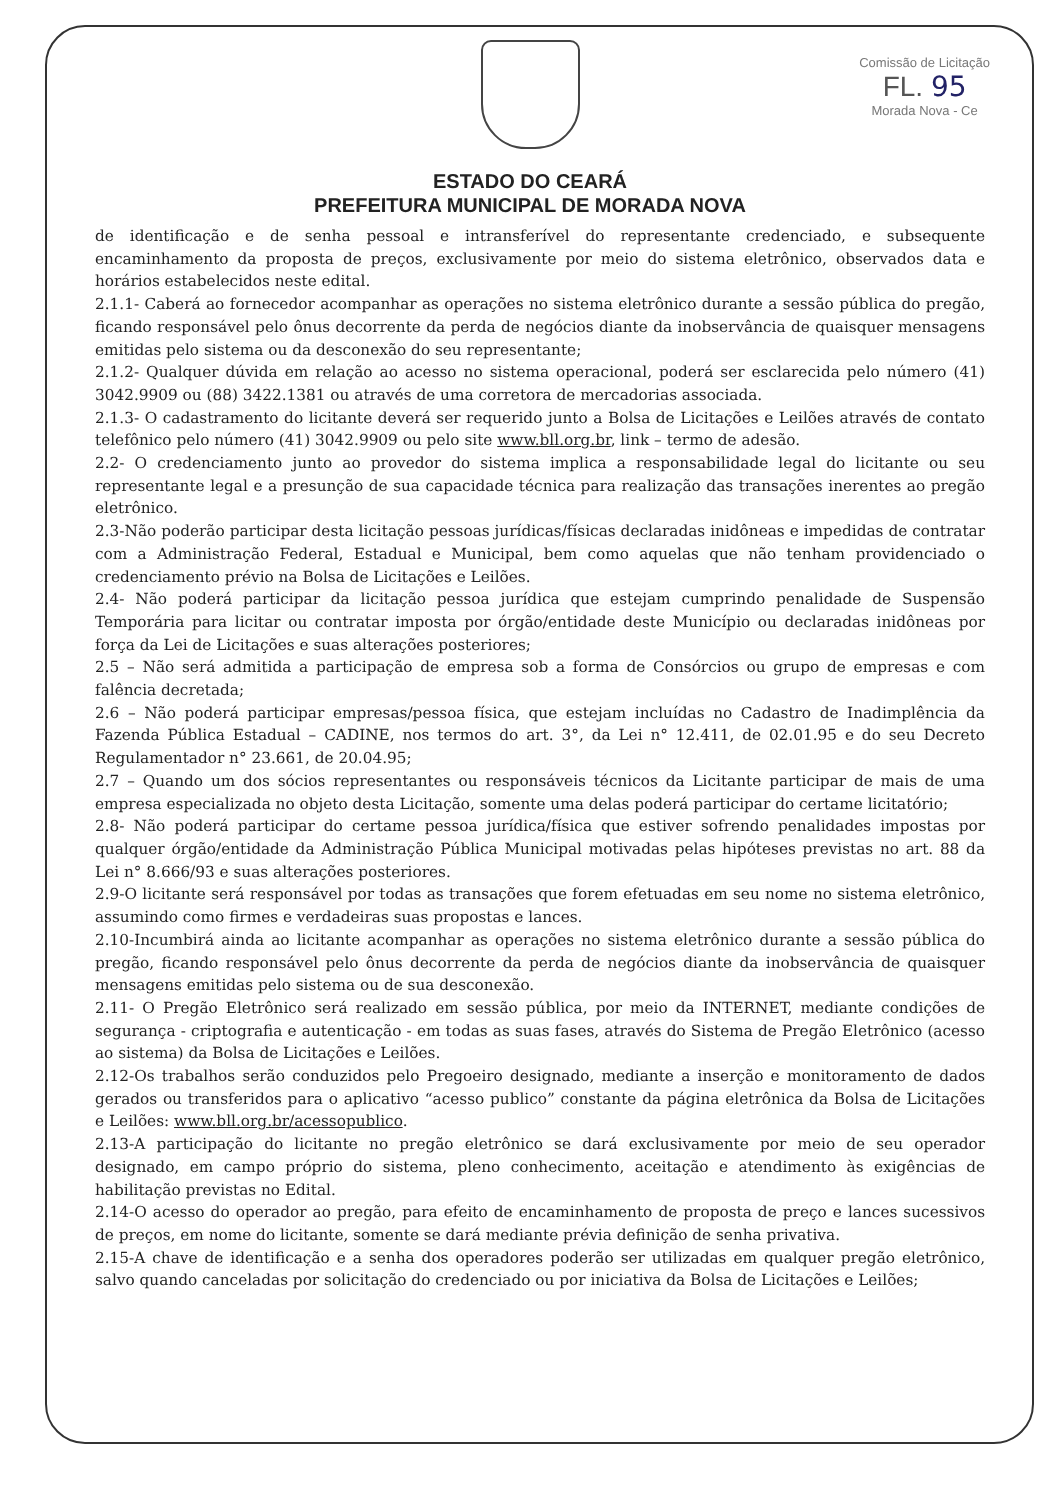ESTADO DO CEARÁ
PREFEITURA MUNICIPAL DE MORADA NOVA
Comissão de Licitação
FL. 95
Morada Nova - Ce
de identificação e de senha pessoal e intransferível do representante credenciado, e subsequente encaminhamento da proposta de preços, exclusivamente por meio do sistema eletrônico, observados data e horários estabelecidos neste edital.
2.1.1- Caberá ao fornecedor acompanhar as operações no sistema eletrônico durante a sessão pública do pregão, ficando responsável pelo ônus decorrente da perda de negócios diante da inobservância de quaisquer mensagens emitidas pelo sistema ou da desconexão do seu representante;
2.1.2- Qualquer dúvida em relação ao acesso no sistema operacional, poderá ser esclarecida pelo número (41) 3042.9909 ou (88) 3422.1381 ou através de uma corretora de mercadorias associada.
2.1.3- O cadastramento do licitante deverá ser requerido junto a Bolsa de Licitações e Leilões através de contato telefônico pelo número (41) 3042.9909 ou pelo site www.bll.org.br, link – termo de adesão.
2.2- O credenciamento junto ao provedor do sistema implica a responsabilidade legal do licitante ou seu representante legal e a presunção de sua capacidade técnica para realização das transações inerentes ao pregão eletrônico.
2.3-Não poderão participar desta licitação pessoas jurídicas/físicas declaradas inidôneas e impedidas de contratar com a Administração Federal, Estadual e Municipal, bem como aquelas que não tenham providenciado o credenciamento prévio na Bolsa de Licitações e Leilões.
2.4- Não poderá participar da licitação pessoa jurídica que estejam cumprindo penalidade de Suspensão Temporária para licitar ou contratar imposta por órgão/entidade deste Município ou declaradas inidôneas por força da Lei de Licitações e suas alterações posteriores;
2.5 – Não será admitida a participação de empresa sob a forma de Consórcios ou grupo de empresas e com falência decretada;
2.6 – Não poderá participar empresas/pessoa física, que estejam incluídas no Cadastro de Inadimplência da Fazenda Pública Estadual – CADINE, nos termos do art. 3°, da Lei n° 12.411, de 02.01.95 e do seu Decreto Regulamentador n° 23.661, de 20.04.95;
2.7 – Quando um dos sócios representantes ou responsáveis técnicos da Licitante participar de mais de uma empresa especializada no objeto desta Licitação, somente uma delas poderá participar do certame licitatório;
2.8- Não poderá participar do certame pessoa jurídica/física que estiver sofrendo penalidades impostas por qualquer órgão/entidade da Administração Pública Municipal motivadas pelas hipóteses previstas no art. 88 da Lei n° 8.666/93 e suas alterações posteriores.
2.9-O licitante será responsável por todas as transações que forem efetuadas em seu nome no sistema eletrônico, assumindo como firmes e verdadeiras suas propostas e lances.
2.10-Incumbirá ainda ao licitante acompanhar as operações no sistema eletrônico durante a sessão pública do pregão, ficando responsável pelo ônus decorrente da perda de negócios diante da inobservância de quaisquer mensagens emitidas pelo sistema ou de sua desconexão.
2.11- O Pregão Eletrônico será realizado em sessão pública, por meio da INTERNET, mediante condições de segurança - criptografia e autenticação - em todas as suas fases, através do Sistema de Pregão Eletrônico (acesso ao sistema) da Bolsa de Licitações e Leilões.
2.12-Os trabalhos serão conduzidos pelo Pregoeiro designado, mediante a inserção e monitoramento de dados gerados ou transferidos para o aplicativo “acesso publico” constante da página eletrônica da Bolsa de Licitações e Leilões: www.bll.org.br/acessopublico.
2.13-A participação do licitante no pregão eletrônico se dará exclusivamente por meio de seu operador designado, em campo próprio do sistema, pleno conhecimento, aceitação e atendimento às exigências de habilitação previstas no Edital.
2.14-O acesso do operador ao pregão, para efeito de encaminhamento de proposta de preço e lances sucessivos de preços, em nome do licitante, somente se dará mediante prévia definição de senha privativa.
2.15-A chave de identificação e a senha dos operadores poderão ser utilizadas em qualquer pregão eletrônico, salvo quando canceladas por solicitação do credenciado ou por iniciativa da Bolsa de Licitações e Leilões;